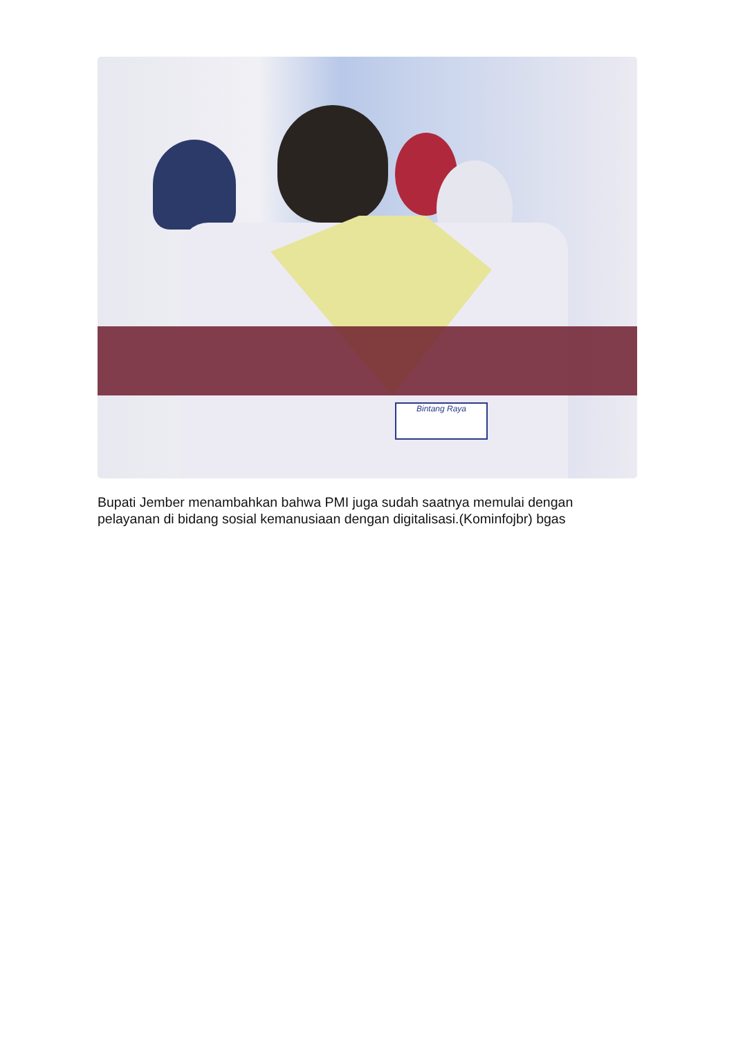Bintang Raya
Bupati Jember menambahkan bahwa PMI juga sudah saatnya memulai dengan pelayanan di bidang sosial kemanusiaan dengan digitalisasi.(Kominfojbr) bgas